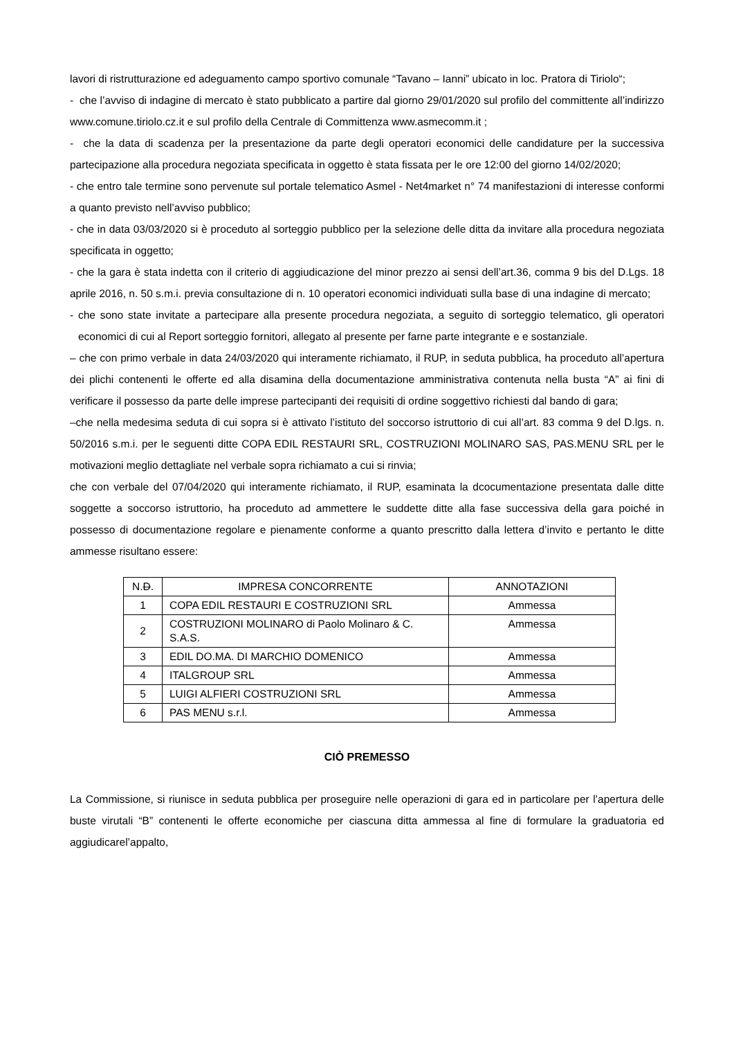lavori di ristrutturazione ed adeguamento campo sportivo comunale “Tavano – Ianni” ubicato in loc. Pratora di Tiriolo“;
- che l’avviso di indagine di mercato è stato pubblicato a partire dal giorno 29/01/2020 sul profilo del committente all’indirizzo www.comune.tiriolo.cz.it e sul profilo della Centrale di Committenza www.asmecomm.it ;
- che la data di scadenza per la presentazione da parte degli operatori economici delle candidature per la successiva partecipazione alla procedura negoziata specificata in oggetto è stata fissata per le ore 12:00 del giorno 14/02/2020;
- che entro tale termine sono pervenute sul portale telematico Asmel - Net4market n° 74 manifestazioni di interesse conformi a quanto previsto nell’avviso pubblico;
- che in data 03/03/2020 si è proceduto al sorteggio pubblico per la selezione delle ditta da invitare alla procedura negoziata specificata in oggetto;
- che la gara è stata indetta con il criterio di aggiudicazione del minor prezzo ai sensi dell’art.36, comma 9 bis del D.Lgs. 18 aprile 2016, n. 50 s.m.i. previa consultazione di n. 10 operatori economici individuati sulla base di una indagine di mercato;
- che sono state invitate a partecipare alla presente procedura negoziata, a seguito di sorteggio telematico, gli operatori economici di cui al Report sorteggio fornitori, allegato al presente per farne parte integrante e e sostanziale.
– che con primo verbale in data 24/03/2020 qui interamente richiamato, il RUP, in seduta pubblica, ha proceduto all’apertura dei plichi contenenti le offerte ed alla disamina della documentazione amministrativa contenuta nella busta “A” ai fini di verificare il possesso da parte delle imprese partecipanti dei requisiti di ordine soggettivo richiesti dal bando di gara;
–che nella medesima seduta di cui sopra si è attivato l’istituto del soccorso istruttorio di cui all’art. 83 comma 9 del D.lgs. n. 50/2016 s.m.i. per le seguenti ditte COPA EDIL RESTAURI SRL, COSTRUZIONI MOLINARO SAS, PAS.MENU SRL per le motivazioni meglio dettagliate nel verbale sopra richiamato a cui si rinvia;
che con verbale del 07/04/2020 qui interamente richiamato, il RUP, esaminata la dcocumentazione presentata dalle ditte soggette a soccorso istruttorio, ha proceduto ad ammettere le suddette ditte alla fase successiva della gara poiché in possesso di documentazione regolare e pienamente conforme a quanto prescritto dalla lettera d’invito e pertanto le ditte ammesse risultano essere:
| N. D . | IMPRESA CONCORRENTE | ANNOTAZIONI |
| --- | --- | --- |
| 1 | COPA EDIL RESTAURI E COSTRUZIONI SRL | Ammessa |
| 2 | COSTRUZIONI MOLINARO di Paolo Molinaro & C. S.A.S. | Ammessa |
| 3 | EDIL DO.MA. DI MARCHIO DOMENICO | Ammessa |
| 4 | ITALGROUP SRL | Ammessa |
| 5 | LUIGI ALFIERI COSTRUZIONI SRL | Ammessa |
| 6 | PAS MENU s.r.l. | Ammessa |
CIÒ PREMESSO
La Commissione, si riunisce in seduta pubblica per proseguire nelle operazioni di gara ed in particolare per l’apertura delle buste virutali “B” contenenti le offerte economiche per ciascuna ditta ammessa al fine di formulare la graduatoria ed aggiudicarel’appalto,